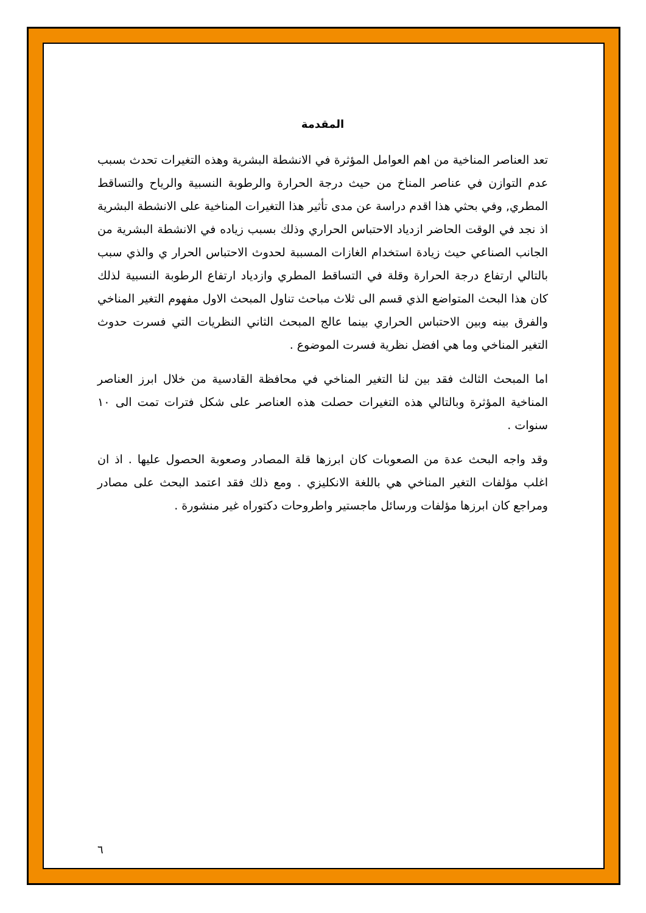المقدمة
تعد العناصر المناخية من اهم العوامل المؤثرة في الانشطة البشرية وهذه التغيرات تحدث بسبب عدم التوازن في عناصر المناخ من حيث درجة الحرارة والرطوبة النسبية والرياح والتساقط المطري, وفي بحثي هذا اقدم دراسة عن مدى تأثير هذا التغيرات المناخية على الانشطة البشرية اذ نجد في الوقت الحاضر ازدياد الاحتباس الحراري وذلك بسبب زياده في الانشطة البشرية من الجانب الصناعي حيث زيادة استخدام الغازات المسببة لحدوث الاحتباس الحرار ي والذي سبب بالتالي ارتفاع درجة الحرارة وقلة في التساقط المطري وازدياد ارتفاع الرطوبة النسبية لذلك كان هذا البحث المتواضع الذي قسم الى ثلاث مباحث تناول المبحث الاول مفهوم التغير المناخي والفرق بينه وبين الاحتباس الحراري بينما عالج المبحث الثاني النظريات التي فسرت حدوث التغير المناخي وما هي افضل نظرية فسرت الموضوع .
اما المبحث الثالث فقد بين لنا التغير المناخي في محافظة القادسية من خلال ابرز العناصر المناخية المؤثرة وبالتالي هذه التغيرات حصلت هذه العناصر على شكل فترات تمت الى ١٠ سنوات .
وقد واجه البحث عدة من الصعوبات كان ابرزها قلة المصادر وصعوبة الحصول عليها . اذ ان اغلب مؤلفات التغير المناخي هي باللغة الانكليزي . ومع ذلك فقد اعتمد البحث على مصادر ومراجع كان ابرزها مؤلفات ورسائل ماجستير واطروحات دكتوراه غير منشورة .
٦